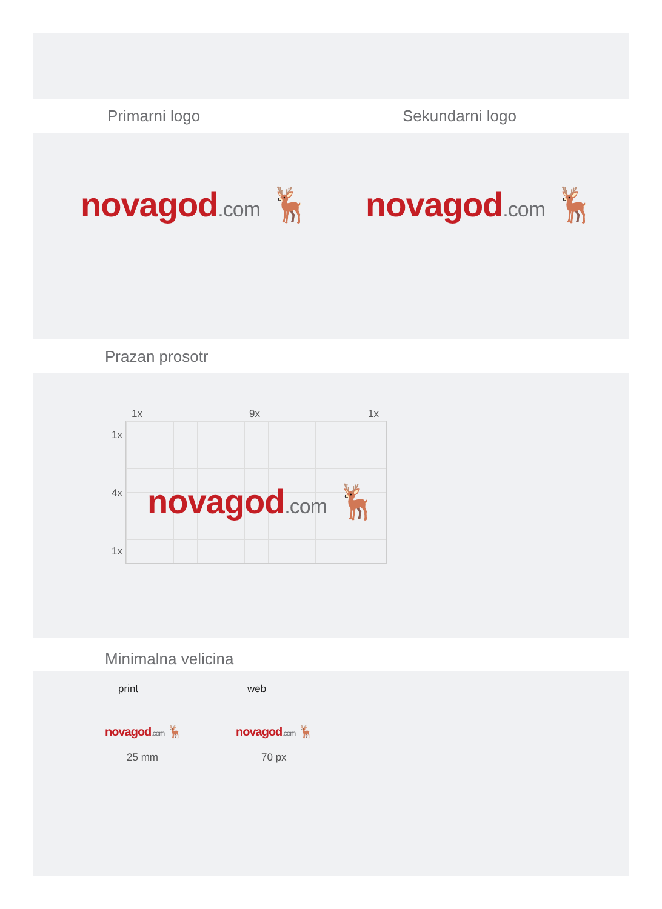Primarni logo Sekundarni logo
novagod.com 🦌 novagod.com 🦌
Prazan prosotr
1x 9x 1x
1x
4x
1x
novagod.com 🦌
Minimalna velicina
print web
novagod.com 🦌 novagod.com 🦌
25 mm 70 px